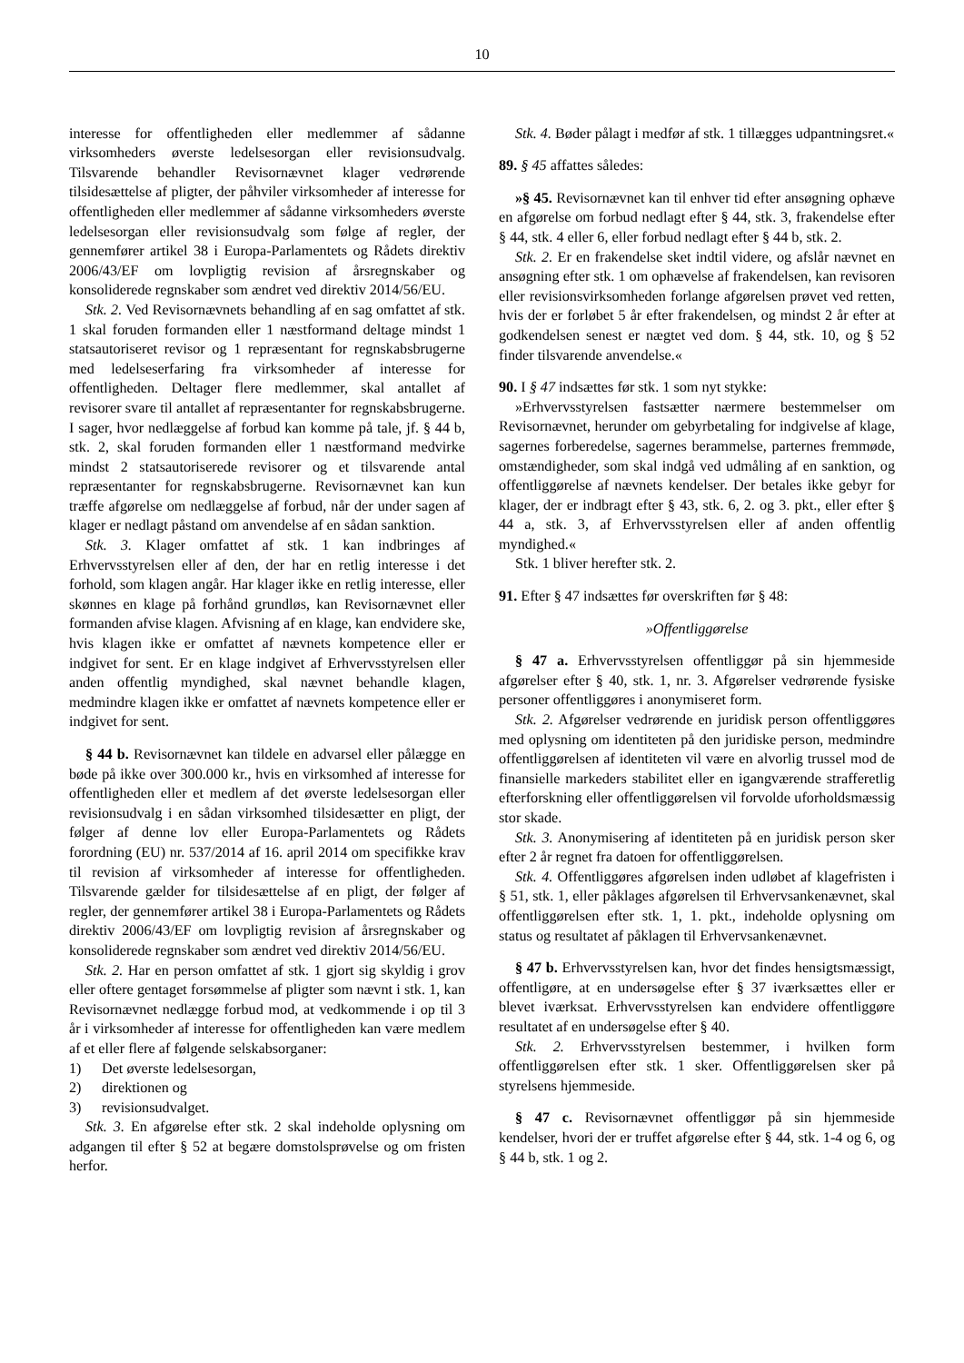10
interesse for offentligheden eller medlemmer af sådanne virksomheders øverste ledelsesorgan eller revisionsudvalg. Tilsvarende behandler Revisornævnet klager vedrørende tilsidesættelse af pligter, der påhviler virksomheder af interesse for offentligheden eller medlemmer af sådanne virksomheders øverste ledelsesorgan eller revisionsudvalg som følge af regler, der gennemfører artikel 38 i Europa-Parlamentets og Rådets direktiv 2006/43/EF om lovpligtig revision af årsregnskaber og konsoliderede regnskaber som ændret ved direktiv 2014/56/EU.
Stk. 2. Ved Revisornævnets behandling af en sag omfattet af stk. 1 skal foruden formanden eller 1 næstformand deltage mindst 1 statsautoriseret revisor og 1 repræsentant for regnskabsbrugerne med ledelseserfaring fra virksomheder af interesse for offentligheden. Deltager flere medlemmer, skal antallet af revisorer svare til antallet af repræsentanter for regnskabsbrugerne. I sager, hvor nedlæggelse af forbud kan komme på tale, jf. § 44 b, stk. 2, skal foruden formanden eller 1 næstformand medvirke mindst 2 statsautoriserede revisorer og et tilsvarende antal repræsentanter for regnskabsbrugerne. Revisornævnet kan kun træffe afgørelse om nedlæggelse af forbud, når der under sagen af klager er nedlagt påstand om anvendelse af en sådan sanktion.
Stk. 3. Klager omfattet af stk. 1 kan indbringes af Erhvervsstyrelsen eller af den, der har en retlig interesse i det forhold, som klagen angår. Har klager ikke en retlig interesse, eller skønnes en klage på forhånd grundløs, kan Revisornævnet eller formanden afvise klagen. Afvisning af en klage, kan endvidere ske, hvis klagen ikke er omfattet af nævnets kompetence eller er indgivet for sent. Er en klage indgivet af Erhvervsstyrelsen eller anden offentlig myndighed, skal nævnet behandle klagen, medmindre klagen ikke er omfattet af nævnets kompetence eller er indgivet for sent.
§ 44 b. Revisornævnet kan tildele en advarsel eller pålægge en bøde på ikke over 300.000 kr., hvis en virksomhed af interesse for offentligheden eller et medlem af det øverste ledelsesorgan eller revisionsudvalg i en sådan virksomhed tilsidesætter en pligt, der følger af denne lov eller Europa-Parlamentets og Rådets forordning (EU) nr. 537/2014 af 16. april 2014 om specifikke krav til revision af virksomheder af interesse for offentligheden. Tilsvarende gælder for tilsidesættelse af en pligt, der følger af regler, der gennemfører artikel 38 i Europa-Parlamentets og Rådets direktiv 2006/43/EF om lovpligtig revision af årsregnskaber og konsoliderede regnskaber som ændret ved direktiv 2014/56/EU.
Stk. 2. Har en person omfattet af stk. 1 gjort sig skyldig i grov eller oftere gentaget forsømmelse af pligter som nævnt i stk. 1, kan Revisornævnet nedlægge forbud mod, at vedkommende i op til 3 år i virksomheder af interesse for offentligheden kan være medlem af et eller flere af følgende selskabsorganer:
1) Det øverste ledelsesorgan,
2) direktionen og
3) revisionsudvalget.
Stk. 3. En afgørelse efter stk. 2 skal indeholde oplysning om adgangen til efter § 52 at begære domstolsprøvelse og om fristen herfor.
Stk. 4. Bøder pålagt i medfør af stk. 1 tillægges udpantningsret.«
89. § 45 affattes således:
»§ 45. Revisornævnet kan til enhver tid efter ansøgning ophæve en afgørelse om forbud nedlagt efter § 44, stk. 3, frakendelse efter § 44, stk. 4 eller 6, eller forbud nedlagt efter § 44 b, stk. 2.
Stk. 2. Er en frakendelse sket indtil videre, og afslår nævnet en ansøgning efter stk. 1 om ophævelse af frakendelsen, kan revisoren eller revisionsvirksomheden forlange afgørelsen prøvet ved retten, hvis der er forløbet 5 år efter frakendelsen, og mindst 2 år efter at godkendelsen senest er nægtet ved dom. § 44, stk. 10, og § 52 finder tilsvarende anvendelse.«
90. I § 47 indsættes før stk. 1 som nyt stykke:
»Erhvervsstyrelsen fastsætter nærmere bestemmelser om Revisornævnet, herunder om gebyrbetaling for indgivelse af klage, sagernes forberedelse, sagernes berammelse, parternes fremmøde, omstændigheder, som skal indgå ved udmåling af en sanktion, og offentliggørelse af nævnets kendelser. Der betales ikke gebyr for klager, der er indbragt efter § 43, stk. 6, 2. og 3. pkt., eller efter § 44 a, stk. 3, af Erhvervsstyrelsen eller af anden offentlig myndighed.«
Stk. 1 bliver herefter stk. 2.
91. Efter § 47 indsættes før overskriften før § 48:
»Offentliggørelse
§ 47 a. Erhvervsstyrelsen offentliggør på sin hjemmeside afgørelser efter § 40, stk. 1, nr. 3. Afgørelser vedrørende fysiske personer offentliggøres i anonymiseret form.
Stk. 2. Afgørelser vedrørende en juridisk person offentliggøres med oplysning om identiteten på den juridiske person, medmindre offentliggørelsen af identiteten vil være en alvorlig trussel mod de finansielle markeders stabilitet eller en igangværende strafferetlig efterforskning eller offentliggørelsen vil forvolde uforholdsmæssig stor skade.
Stk. 3. Anonymisering af identiteten på en juridisk person sker efter 2 år regnet fra datoen for offentliggørelsen.
Stk. 4. Offentliggøres afgørelsen inden udløbet af klagefristen i § 51, stk. 1, eller påklages afgørelsen til Erhvervsankenævnet, skal offentliggørelsen efter stk. 1, 1. pkt., indeholde oplysning om status og resultatet af påklagen til Erhvervsankenævnet.
§ 47 b. Erhvervsstyrelsen kan, hvor det findes hensigtsmæssigt, offentligøre, at en undersøgelse efter § 37 iværksættes eller er blevet iværksat. Erhvervsstyrelsen kan endvidere offentliggøre resultatet af en undersøgelse efter § 40.
Stk. 2. Erhvervsstyrelsen bestemmer, i hvilken form offentliggørelsen efter stk. 1 sker. Offentliggørelsen sker på styrelsens hjemmeside.
§ 47 c. Revisornævnet offentliggør på sin hjemmeside kendelser, hvori der er truffet afgørelse efter § 44, stk. 1-4 og 6, og § 44 b, stk. 1 og 2.